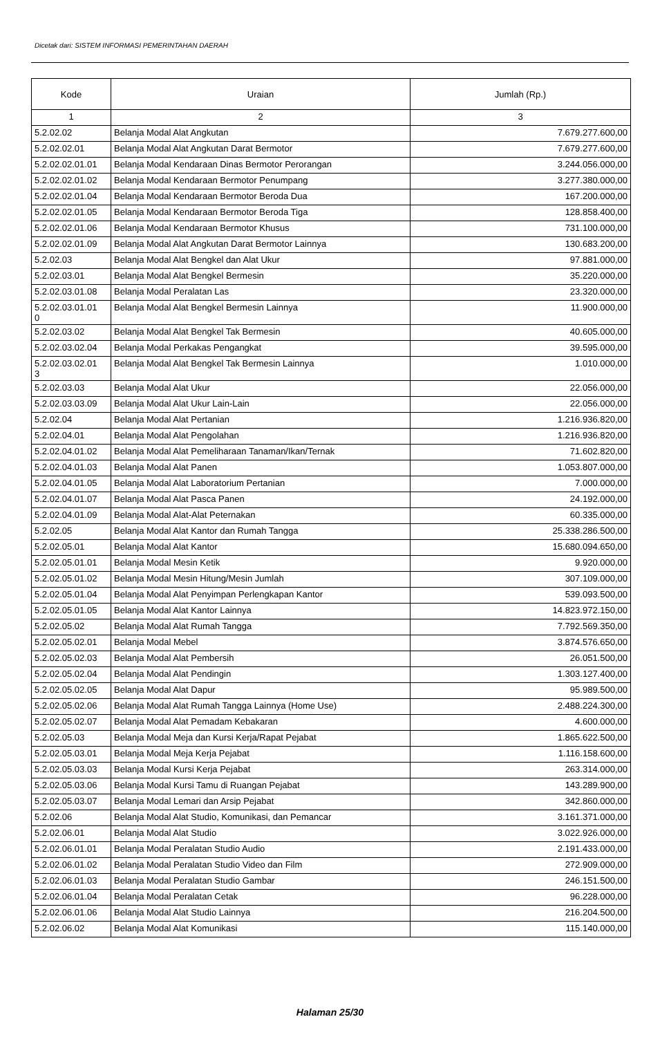Dicetak dari: SISTEM INFORMASI PEMERINTAHAN DAERAH
| Kode | Uraian | Jumlah (Rp.) |
| --- | --- | --- |
| 1 | 2 | 3 |
| 5.2.02.02 | Belanja Modal Alat Angkutan | 7.679.277.600,00 |
| 5.2.02.02.01 | Belanja Modal Alat Angkutan Darat Bermotor | 7.679.277.600,00 |
| 5.2.02.02.01.01 | Belanja Modal Kendaraan Dinas Bermotor Perorangan | 3.244.056.000,00 |
| 5.2.02.02.01.02 | Belanja Modal Kendaraan Bermotor Penumpang | 3.277.380.000,00 |
| 5.2.02.02.01.04 | Belanja Modal Kendaraan Bermotor Beroda Dua | 167.200.000,00 |
| 5.2.02.02.01.05 | Belanja Modal Kendaraan Bermotor Beroda Tiga | 128.858.400,00 |
| 5.2.02.02.01.06 | Belanja Modal Kendaraan Bermotor Khusus | 731.100.000,00 |
| 5.2.02.02.01.09 | Belanja Modal Alat Angkutan Darat Bermotor Lainnya | 130.683.200,00 |
| 5.2.02.03 | Belanja Modal Alat Bengkel dan Alat Ukur | 97.881.000,00 |
| 5.2.02.03.01 | Belanja Modal Alat Bengkel Bermesin | 35.220.000,00 |
| 5.2.02.03.01.08 | Belanja Modal Peralatan Las | 23.320.000,00 |
| 5.2.02.03.01.01 0 | Belanja Modal Alat Bengkel Bermesin Lainnya | 11.900.000,00 |
| 5.2.02.03.02 | Belanja Modal Alat Bengkel Tak Bermesin | 40.605.000,00 |
| 5.2.02.03.02.04 | Belanja Modal Perkakas Pengangkat | 39.595.000,00 |
| 5.2.02.03.02.01 3 | Belanja Modal Alat Bengkel Tak Bermesin Lainnya | 1.010.000,00 |
| 5.2.02.03.03 | Belanja Modal Alat Ukur | 22.056.000,00 |
| 5.2.02.03.03.09 | Belanja Modal Alat Ukur Lain-Lain | 22.056.000,00 |
| 5.2.02.04 | Belanja Modal Alat Pertanian | 1.216.936.820,00 |
| 5.2.02.04.01 | Belanja Modal Alat Pengolahan | 1.216.936.820,00 |
| 5.2.02.04.01.02 | Belanja Modal Alat Pemeliharaan Tanaman/Ikan/Ternak | 71.602.820,00 |
| 5.2.02.04.01.03 | Belanja Modal Alat Panen | 1.053.807.000,00 |
| 5.2.02.04.01.05 | Belanja Modal Alat Laboratorium Pertanian | 7.000.000,00 |
| 5.2.02.04.01.07 | Belanja Modal Alat Pasca Panen | 24.192.000,00 |
| 5.2.02.04.01.09 | Belanja Modal Alat-Alat Peternakan | 60.335.000,00 |
| 5.2.02.05 | Belanja Modal Alat Kantor dan Rumah Tangga | 25.338.286.500,00 |
| 5.2.02.05.01 | Belanja Modal Alat Kantor | 15.680.094.650,00 |
| 5.2.02.05.01.01 | Belanja Modal Mesin Ketik | 9.920.000,00 |
| 5.2.02.05.01.02 | Belanja Modal Mesin Hitung/Mesin Jumlah | 307.109.000,00 |
| 5.2.02.05.01.04 | Belanja Modal Alat Penyimpan Perlengkapan Kantor | 539.093.500,00 |
| 5.2.02.05.01.05 | Belanja Modal Alat Kantor Lainnya | 14.823.972.150,00 |
| 5.2.02.05.02 | Belanja Modal Alat Rumah Tangga | 7.792.569.350,00 |
| 5.2.02.05.02.01 | Belanja Modal Mebel | 3.874.576.650,00 |
| 5.2.02.05.02.03 | Belanja Modal Alat Pembersih | 26.051.500,00 |
| 5.2.02.05.02.04 | Belanja Modal Alat Pendingin | 1.303.127.400,00 |
| 5.2.02.05.02.05 | Belanja Modal Alat Dapur | 95.989.500,00 |
| 5.2.02.05.02.06 | Belanja Modal Alat Rumah Tangga Lainnya (Home Use) | 2.488.224.300,00 |
| 5.2.02.05.02.07 | Belanja Modal Alat Pemadam Kebakaran | 4.600.000,00 |
| 5.2.02.05.03 | Belanja Modal Meja dan Kursi Kerja/Rapat Pejabat | 1.865.622.500,00 |
| 5.2.02.05.03.01 | Belanja Modal Meja Kerja Pejabat | 1.116.158.600,00 |
| 5.2.02.05.03.03 | Belanja Modal Kursi Kerja Pejabat | 263.314.000,00 |
| 5.2.02.05.03.06 | Belanja Modal Kursi Tamu di Ruangan Pejabat | 143.289.900,00 |
| 5.2.02.05.03.07 | Belanja Modal Lemari dan Arsip Pejabat | 342.860.000,00 |
| 5.2.02.06 | Belanja Modal Alat Studio, Komunikasi, dan Pemancar | 3.161.371.000,00 |
| 5.2.02.06.01 | Belanja Modal Alat Studio | 3.022.926.000,00 |
| 5.2.02.06.01.01 | Belanja Modal Peralatan Studio Audio | 2.191.433.000,00 |
| 5.2.02.06.01.02 | Belanja Modal Peralatan Studio Video dan Film | 272.909.000,00 |
| 5.2.02.06.01.03 | Belanja Modal Peralatan Studio Gambar | 246.151.500,00 |
| 5.2.02.06.01.04 | Belanja Modal Peralatan Cetak | 96.228.000,00 |
| 5.2.02.06.01.06 | Belanja Modal Alat Studio Lainnya | 216.204.500,00 |
| 5.2.02.06.02 | Belanja Modal Alat Komunikasi | 115.140.000,00 |
Halaman 25/30